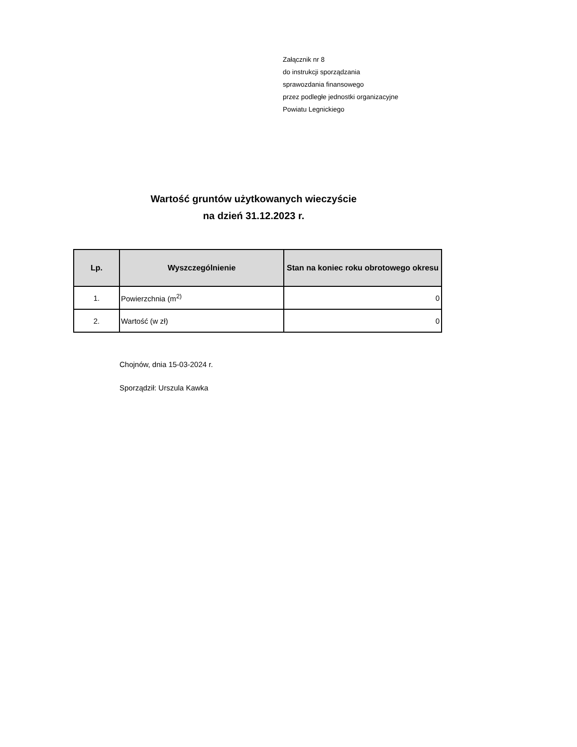Załącznik nr 8
do instrukcji sporządzania
sprawozdania finansowego
przez podległe jednostki organizacyjne
Powiatu Legnickiego
Wartość gruntów użytkowanych wieczyście
na dzień 31.12.2023 r.
| Lp. | Wyszczególnienie | Stan na koniec roku obrotowego okresu |
| --- | --- | --- |
| 1. | Powierzchnia (m<sup>2)</sup> | 0 |
| 2. | Wartość (w zł) | 0 |
Chojnów, dnia 15-03-2024 r.
Sporządził: Urszula Kawka